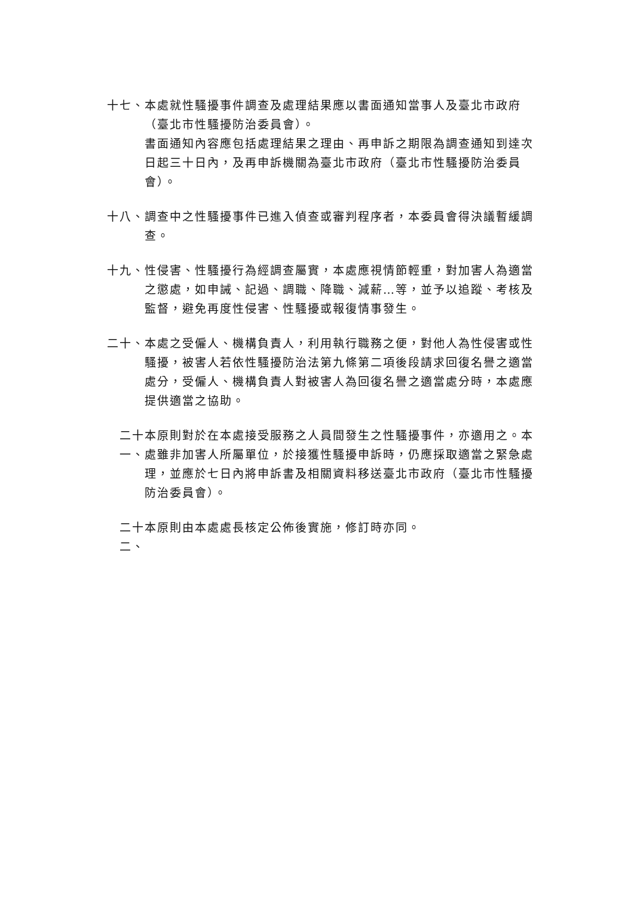十七、 本處就性騷擾事件調查及處理結果應以書面通知當事人及臺北市政府（臺北市性騷擾防治委員會）。
書面通知內容應包括處理結果之理由、再申訴之期限為調查通知到達次日起三十日內，及再申訴機關為臺北市政府（臺北市性騷擾防治委員會）。
十八、 調查中之性騷擾事件已進入偵查或審判程序者，本委員會得決議暫緩調查。
十九、 性侵害、性騷擾行為經調查屬實，本處應視情節輕重，對加害人為適當之懲處，如申誡、記過、調職、降職、減薪…等，並予以追蹤、考核及監督，避免再度性侵害、性騷擾或報復情事發生。
二十、 本處之受僱人、機構負責人，利用執行職務之便，對他人為性侵害或性騷擾，被害人若依性騷擾防治法第九條第二項後段請求回復名譽之適當處分，受僱人、機構負責人對被害人為回復名譽之適當處分時，本處應提供適當之協助。
二十一、
本原則對於在本處接受服務之人員間發生之性騷擾事件，亦適用之。本處雖非加害人所屬單位，於接獲性騷擾申訴時，仍應採取適當之緊急處理，並應於七日內將申訴書及相關資料移送臺北市政府（臺北市性騷擾防治委員會）。
二十二、
本原則由本處處長核定公佈後實施，修訂時亦同。